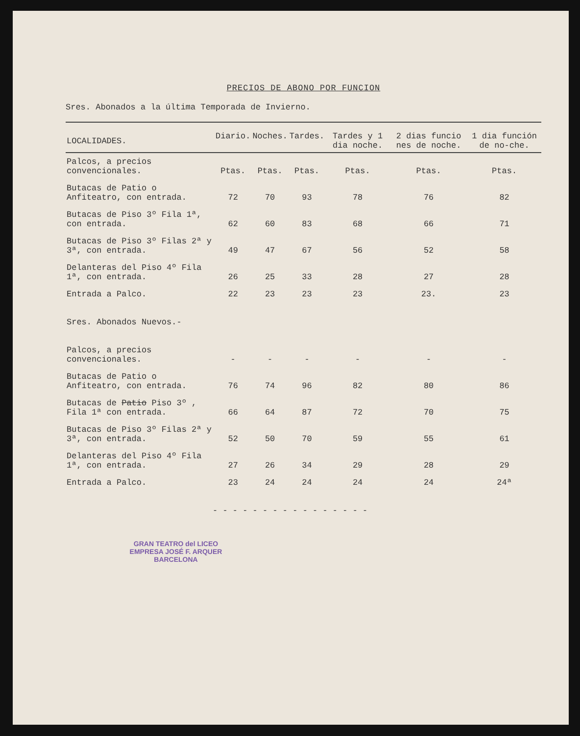PRECIOS DE ABONO POR FUNCION
Sres. Abonados a la última Temporada de Invierno.
| LOCALIDADES. | Diario. | Noches. | Tardes. | Tardes y 1 dia noche. | 2 dias funcio nes de noche. | 1 dia función de no-che. |
| --- | --- | --- | --- | --- | --- | --- |
| Palcos, a precios convencionales. | Ptas. | Ptas. | Ptas. | Ptas. | Ptas. | Ptas. |
| Butacas de Patio o Anfiteatro, con entrada. | 72 | 70 | 93 | 78 | 76 | 82 |
| Butacas de Piso 3º Fila 1ª, con entrada. | 62 | 60 | 83 | 68 | 66 | 71 |
| Butacas de Piso 3º Filas 2ª y 3ª, con entrada. | 49 | 47 | 67 | 56 | 52 | 58 |
| Delanteras del Piso 4º Fila 1ª, con entrada. | 26 | 25 | 33 | 28 | 27 | 28 |
| Entrada a Palco. | 22 | 23 | 23 | 23 | 23. | 23 |
| Sres. Abonados Nuevos.- | | | | | | |
| Palcos, a precios convencionales. | - | - | - | - | - | - |
| Butacas de Patio o Anfiteatro, con entrada. | 76 | 74 | 96 | 82 | 80 | 86 |
| Butacas de Patio Piso 3º , Fila 1ª con entrada. | 66 | 64 | 87 | 72 | 70 | 75 |
| Butacas de Piso 3º Filas 2ª y 3ª, con entrada. | 52 | 50 | 70 | 59 | 55 | 61 |
| Delanteras del Piso 4º Fila 1ª, con entrada. | 27 | 26 | 34 | 29 | 28 | 29 |
| Entrada a Palco. | 23 | 24 | 24 | 24 | 24 | 24ª |
- - - - - - - - - - - - - - - -
GRAN TEATRO del LICEO
EMPRESA JOSÉ F. ARQUER
BARCELONA